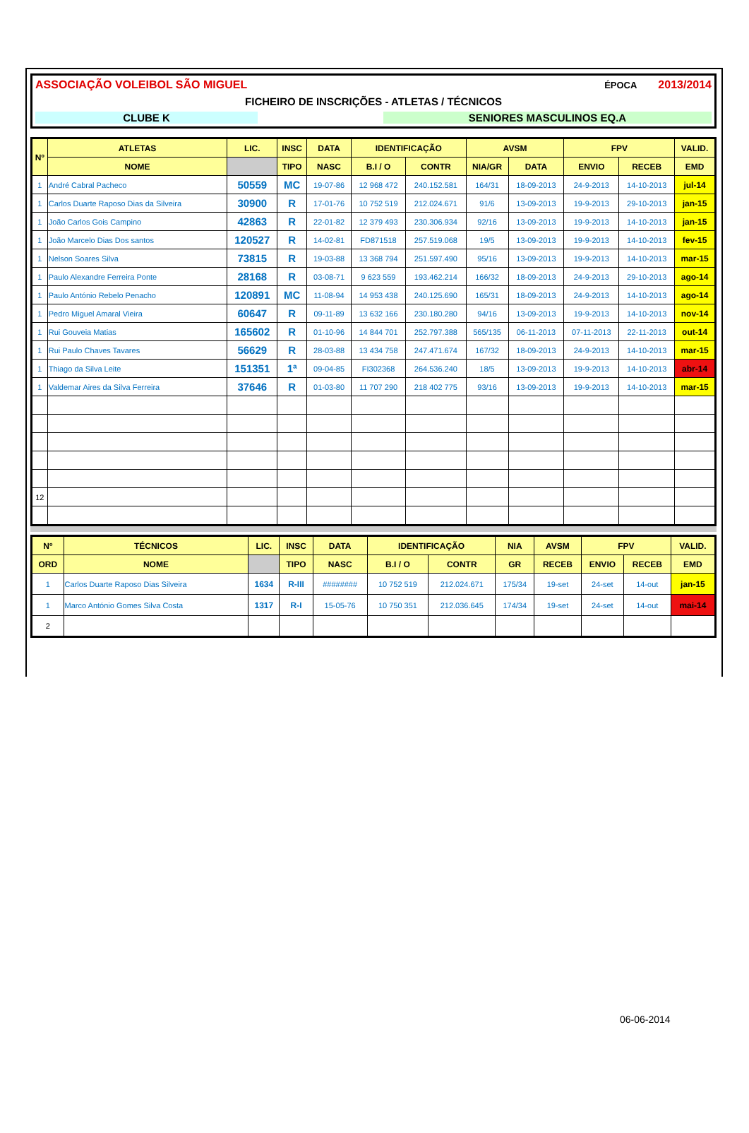ASSOCIAÇÃO VOLEIBOL SÃO MIGUEL ÉPOCA 2013/2014
FICHEIRO DE INSCRIÇÕES - ATLETAS / TÉCNICOS
CLUBE K SENIORES MASCULINOS EQ.A
| Nº | ATLETAS | LIC. | INSC | DATA | IDENTIFICAÇÃO | | AVSM | | FPV | | VALID. |
| --- | --- | --- | --- | --- | --- | --- | --- | --- | --- | --- | --- |
| | NOME | | TIPO | NASC | B.I / O | CONTR | NIA/GR | DATA | ENVIO | RECEB | EMD |
| 1 | André Cabral Pacheco | 50559 | MC | 19-07-86 | 12 968 472 | 240.152.581 | 164/31 | 18-09-2013 | 24-9-2013 | 14-10-2013 | jul-14 |
| 1 | Carlos Duarte Raposo Dias da Silveira | 30900 | R | 17-01-76 | 10 752 519 | 212.024.671 | 91/6 | 13-09-2013 | 19-9-2013 | 29-10-2013 | jan-15 |
| 1 | João Carlos Gois Campino | 42863 | R | 22-01-82 | 12 379 493 | 230.306.934 | 92/16 | 13-09-2013 | 19-9-2013 | 14-10-2013 | jan-15 |
| 1 | João Marcelo Dias Dos santos | 120527 | R | 14-02-81 | FD871518 | 257.519.068 | 19/5 | 13-09-2013 | 19-9-2013 | 14-10-2013 | fev-15 |
| 1 | Nelson Soares Silva | 73815 | R | 19-03-88 | 13 368 794 | 251.597.490 | 95/16 | 13-09-2013 | 19-9-2013 | 14-10-2013 | mar-15 |
| 1 | Paulo Alexandre Ferreira Ponte | 28168 | R | 03-08-71 | 9 623 559 | 193.462.214 | 166/32 | 18-09-2013 | 24-9-2013 | 29-10-2013 | ago-14 |
| 1 | Paulo António Rebelo Penacho | 120891 | MC | 11-08-94 | 14 953 438 | 240.125.690 | 165/31 | 18-09-2013 | 24-9-2013 | 14-10-2013 | ago-14 |
| 1 | Pedro Miguel Amaral Vieira | 60647 | R | 09-11-89 | 13 632 166 | 230.180.280 | 94/16 | 13-09-2013 | 19-9-2013 | 14-10-2013 | nov-14 |
| 1 | Rui Gouveia Matias | 165602 | R | 01-10-96 | 14 844 701 | 252.797.388 | 565/135 | 06-11-2013 | 07-11-2013 | 22-11-2013 | out-14 |
| 1 | Rui Paulo Chaves Tavares | 56629 | R | 28-03-88 | 13 434 758 | 247.471.674 | 167/32 | 18-09-2013 | 24-9-2013 | 14-10-2013 | mar-15 |
| 1 | Thiago da Silva Leite | 151351 | 1ª | 09-04-85 | FI302368 | 264.536.240 | 18/5 | 13-09-2013 | 19-9-2013 | 14-10-2013 | abr-14 |
| 1 | Valdemar Aires da Silva Ferreira | 37646 | R | 01-03-80 | 11 707 290 | 218 402 775 | 93/16 | 13-09-2013 | 19-9-2013 | 14-10-2013 | mar-15 |
| 12 | | | | | | | | | | | |
| Nº | TÉCNICOS | LIC. | INSC | DATA | IDENTIFICAÇÃO | | NIA | AVSM | FPV | | VALID. |
| --- | --- | --- | --- | --- | --- | --- | --- | --- | --- | --- | --- |
| ORD | NOME | | TIPO | NASC | B.I / O | CONTR | GR | RECEB | ENVIO | RECEB | EMD |
| 1 | Carlos Duarte Raposo Dias Silveira | 1634 | R-III | ######## | 10 752 519 | 212.024.671 | 175/34 | 19-set | 24-set | 14-out | jan-15 |
| 1 | Marco António Gomes Silva Costa | 1317 | R-I | 15-05-76 | 10 750 351 | 212.036.645 | 174/34 | 19-set | 24-set | 14-out | mai-14 |
| 2 | | | | | | | | | | | |
06-06-2014